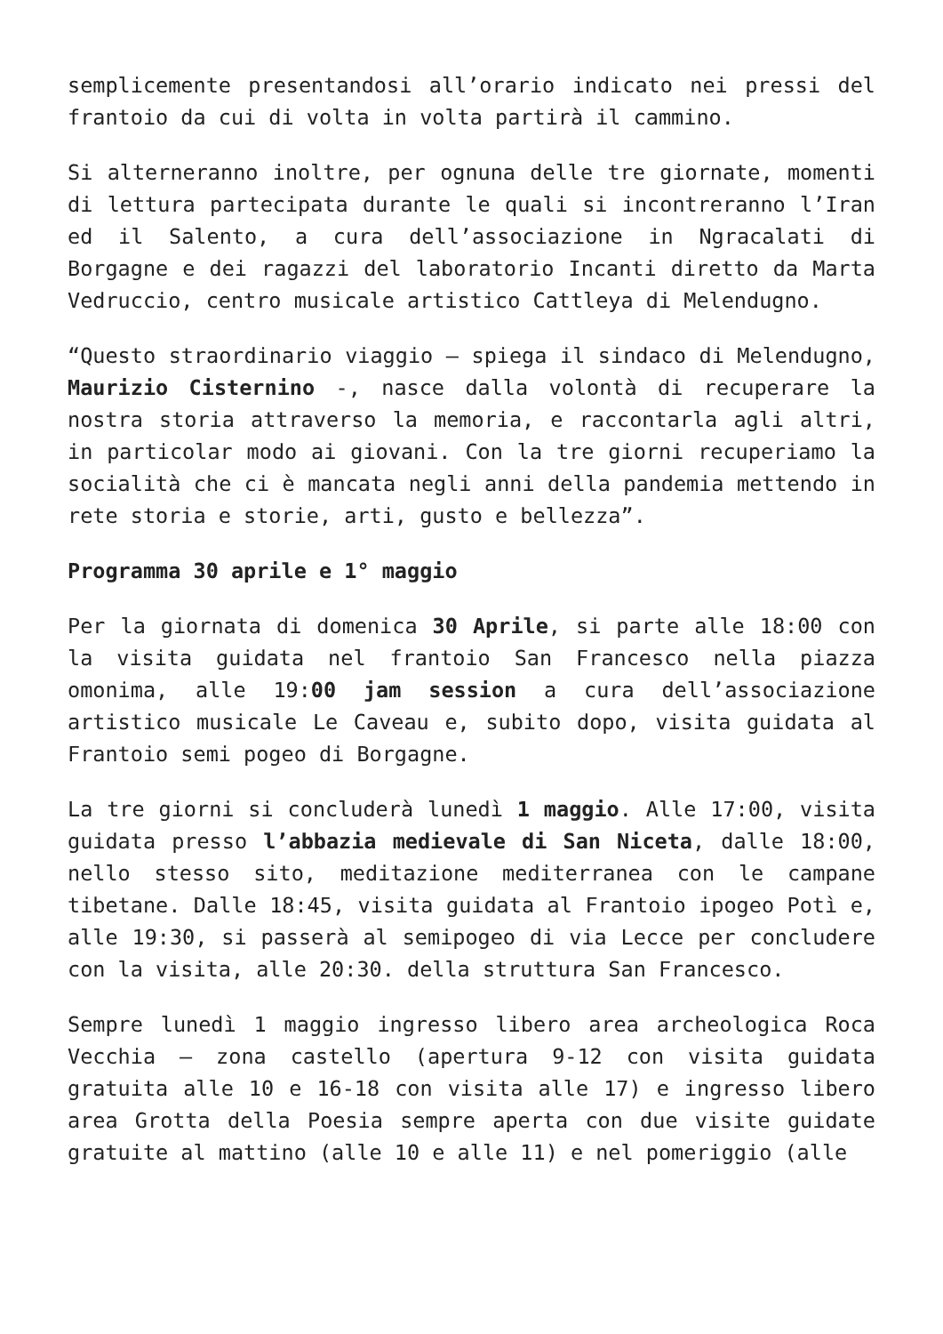semplicemente presentandosi all’orario indicato nei pressi del frantoio da cui di volta in volta partirà il cammino.
Si alterneranno inoltre, per ognuna delle tre giornate, momenti di lettura partecipata durante le quali si incontreranno l’Iran ed il Salento, a cura dell’associazione in Ngracalati di Borgagne e dei ragazzi del laboratorio Incanti diretto da Marta Vedruccio, centro musicale artistico Cattleya di Melendugno.
“Questo straordinario viaggio – spiega il sindaco di Melendugno, Maurizio Cisternino -, nasce dalla volontà di recuperare la nostra storia attraverso la memoria, e raccontarla agli altri, in particolar modo ai giovani. Con la tre giorni recuperiamo la socialità che ci è mancata negli anni della pandemia mettendo in rete storia e storie, arti, gusto e bellezza”.
Programma 30 aprile e 1° maggio
Per la giornata di domenica 30 Aprile, si parte alle 18:00 con la visita guidata nel frantoio San Francesco nella piazza omonima, alle 19:00 jam session a cura dell’associazione artistico musicale Le Caveau e, subito dopo, visita guidata al Frantoio semi pogeo di Borgagne.
La tre giorni si concluderà lunedì 1 maggio. Alle 17:00, visita guidata presso l’abbazia medievale di San Niceta, dalle 18:00, nello stesso sito, meditazione mediterranea con le campane tibetane. Dalle 18:45, visita guidata al Frantoio ipogeo Potì e, alle 19:30, si passerà al semipogeo di via Lecce per concludere con la visita, alle 20:30. della struttura San Francesco.
Sempre lunedì 1 maggio ingresso libero area archeologica Roca Vecchia – zona castello (apertura 9-12 con visita guidata gratuita alle 10 e 16-18 con visita alle 17) e ingresso libero area Grotta della Poesia sempre aperta con due visite guidate gratuite al mattino (alle 10 e alle 11) e nel pomeriggio (alle